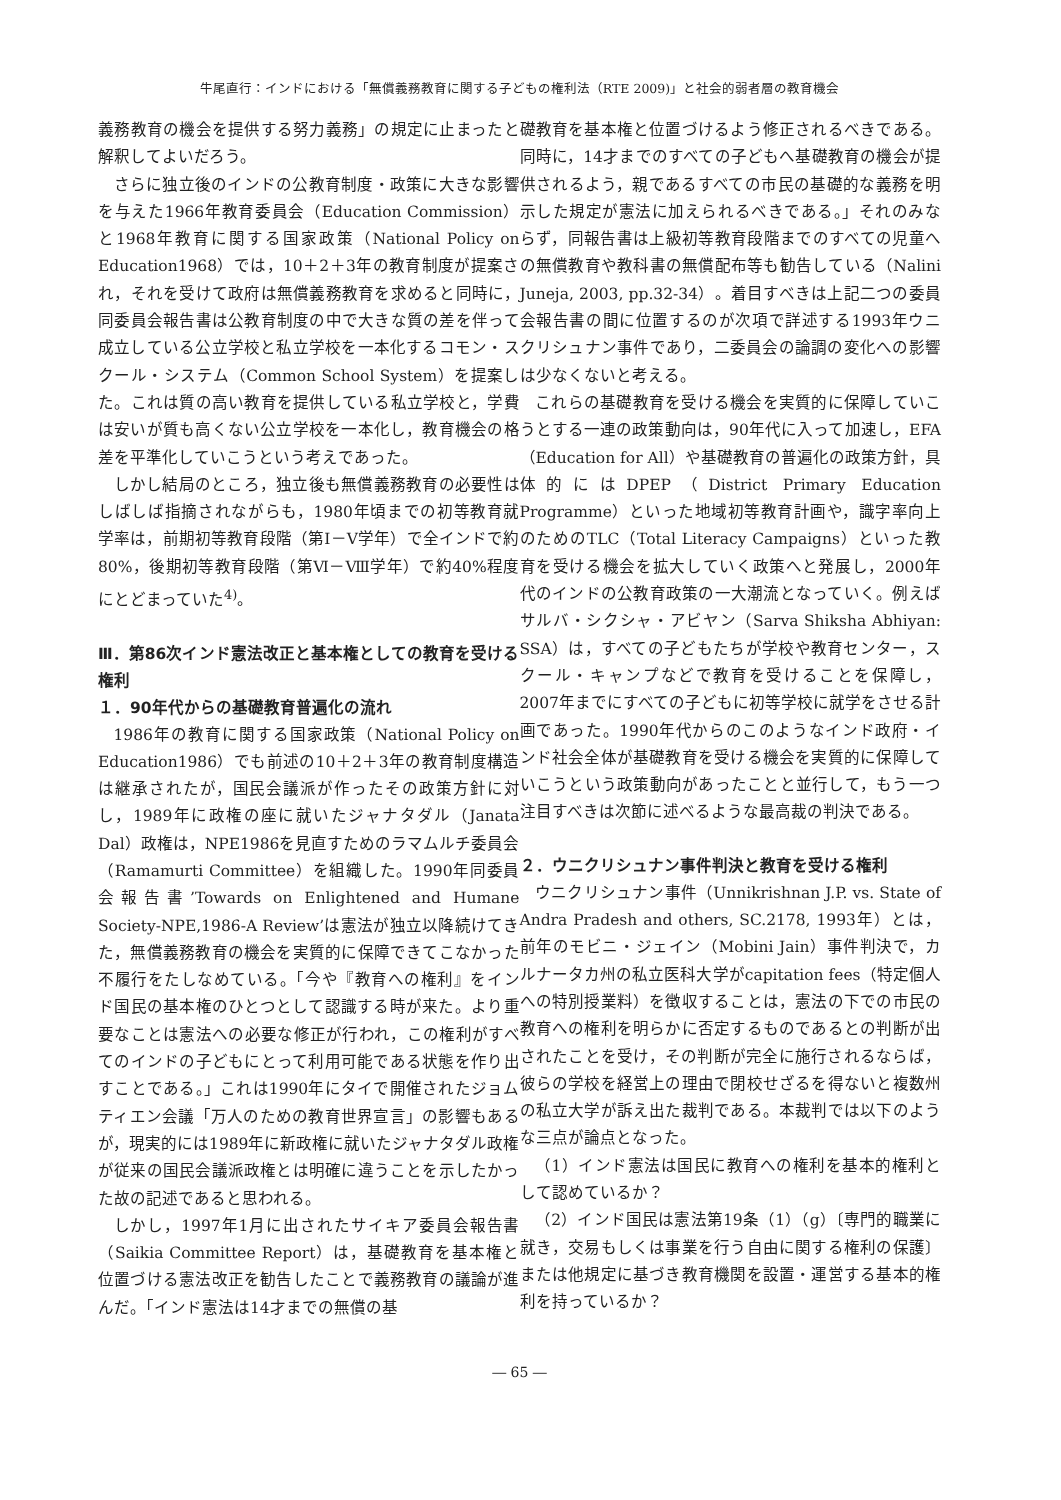牛尾直行：インドにおける「無償義務教育に関する子どもの権利法（RTE 2009)」と社会的弱者層の教育機会
義務教育の機会を提供する努力義務」の規定に止まったと解釈してよいだろう。
さらに独立後のインドの公教育制度・政策に大きな影響を与えた1966年教育委員会（Education Commission）と1968年教育に関する国家政策（National Policy on Education1968）では，10＋2＋3年の教育制度が提案され，それを受けて政府は無償義務教育を求めると同時に，同委員会報告書は公教育制度の中で大きな質の差を伴って成立している公立学校と私立学校を一本化するコモン・スクール・システム（Common School System）を提案した。これは質の高い教育を提供している私立学校と，学費は安いが質も高くない公立学校を一本化し，教育機会の格差を平準化していこうという考えであった。
しかし結局のところ，独立後も無償義務教育の必要性はしばしば指摘されながらも，1980年頃までの初等教育就学率は，前期初等教育段階（第Ⅰ－Ⅴ学年）で全インドで約80%，後期初等教育段階（第Ⅵ－Ⅷ学年）で約40%程度にとどまっていた<sup>4)</sup>。
Ⅲ．第86次インド憲法改正と基本権としての教育を受ける権利
１．90年代からの基礎教育普遍化の流れ
1986年の教育に関する国家政策（National Policy on Education1986）でも前述の10＋2＋3年の教育制度構造は継承されたが，国民会議派が作ったその政策方針に対し，1989年に政権の座に就いたジャナタダル（Janata Dal）政権は，NPE1986を見直すためのラマムルチ委員会（Ramamurti Committee）を組織した。1990年同委員会報告書’Towards on Enlightened and Humane Society-NPE,1986-A Review’は憲法が独立以降続けてきた，無償義務教育の機会を実質的に保障できてこなかった不履行をたしなめている。「今や『教育への権利』をインド国民の基本権のひとつとして認識する時が来た。より重要なことは憲法への必要な修正が行われ，この権利がすべてのインドの子どもにとって利用可能である状態を作り出すことである。」これは1990年にタイで開催されたジョムティエン会議「万人のための教育世界宣言」の影響もあるが，現実的には1989年に新政権に就いたジャナタダル政権が従来の国民会議派政権とは明確に違うことを示したかった故の記述であると思われる。
しかし，1997年1月に出されたサイキア委員会報告書（Saikia Committee Report）は，基礎教育を基本権と位置づける憲法改正を勧告したことで義務教育の議論が進んだ。「インド憲法は14才までの無償の基
礎教育を基本権と位置づけるよう修正されるべきである。同時に，14才までのすべての子どもへ基礎教育の機会が提供されるよう，親であるすべての市民の基礎的な義務を明示した規定が憲法に加えられるべきである。」それのみならず，同報告書は上級初等教育段階までのすべての児童への無償教育や教科書の無償配布等も勧告している（Nalini Juneja, 2003, pp.32-34）。着目すべきは上記二つの委員会報告書の間に位置するのが次項で詳述する1993年ウニクリシュナン事件であり，二委員会の論調の変化への影響は少なくないと考える。
これらの基礎教育を受ける機会を実質的に保障していこうとする一連の政策動向は，90年代に入って加速し，EFA（Education for All）や基礎教育の普遍化の政策方針，具体的にはDPEP（District Primary Education Programme）といった地域初等教育計画や，識字率向上のためのTLC（Total Literacy Campaigns）といった教育を受ける機会を拡大していく政策へと発展し，2000年代のインドの公教育政策の一大潮流となっていく。例えばサルバ・シクシャ・アビヤン（Sarva Shiksha Abhiyan: SSA）は，すべての子どもたちが学校や教育センター，スクール・キャンプなどで教育を受けることを保障し，2007年までにすべての子どもに初等学校に就学をさせる計画であった。1990年代からのこのようなインド政府・インド社会全体が基礎教育を受ける機会を実質的に保障していこうという政策動向があったことと並行して，もう一つ注目すべきは次節に述べるような最高裁の判決である。
２．ウニクリシュナン事件判決と教育を受ける権利
ウニクリシュナン事件（Unnikrishnan J.P. vs. State of Andra Pradesh and others, SC.2178, 1993年）とは，前年のモビニ・ジェイン（Mobini Jain）事件判決で，カルナータカ州の私立医科大学がcapitation fees（特定個人への特別授業料）を徴収することは，憲法の下での市民の教育への権利を明らかに否定するものであるとの判断が出されたことを受け，その判断が完全に施行されるならば，彼らの学校を経営上の理由で閉校せざるを得ないと複数州の私立大学が訴え出た裁判である。本裁判では以下のような三点が論点となった。
（1）インド憲法は国民に教育への権利を基本的権利として認めているか？
（2）インド国民は憲法第19条（1）（g）〔専門的職業に就き，交易もしくは事業を行う自由に関する権利の保護〕または他規定に基づき教育機関を設置・運営する基本的権利を持っているか？
― 65 ―